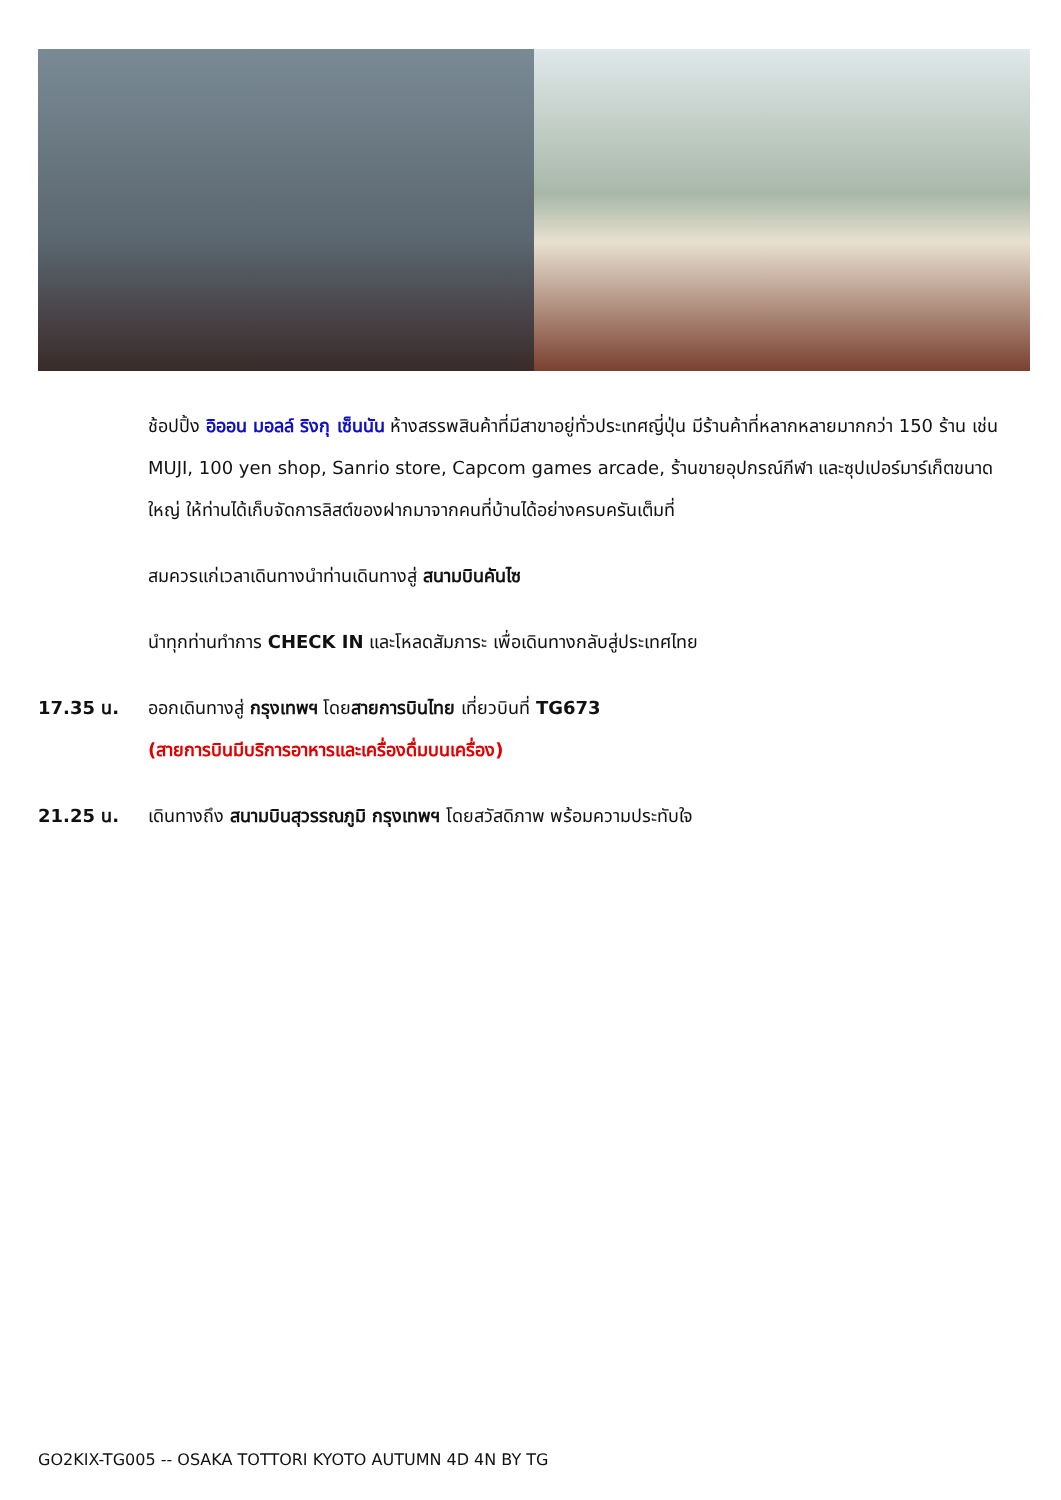ช้อปปิ้ง อิออน มอลล์ ริงกุ เซ็นนัน ห้างสรรพสินค้าที่มีสาขาอยู่ทั่วประเทศญี่ปุ่น มีร้านค้าที่หลากหลายมากกว่า 150 ร้าน เช่น MUJI, 100 yen shop, Sanrio store, Capcom games arcade, ร้านขายอุปกรณ์กีฬา และซุปเปอร์มาร์เก็ตขนาดใหญ่ ให้ท่านได้เก็บจัดการลิสต์ของฝากมาจากคนที่บ้านได้อย่างครบครันเต็มที่
สมควรแก่เวลาเดินทางนำท่านเดินทางสู่ สนามบินคันไซ
นำทุกท่านทำการ CHECK IN และโหลดสัมภาระ เพื่อเดินทางกลับสู่ประเทศไทย
17.35 น. ออกเดินทางสู่ กรุงเทพฯ โดยสายการบินไทย เที่ยวบินที่ TG673
(สายการบินมีบริการอาหารและเครื่องดื่มบนเครื่อง)
21.25 น. เดินทางถึง สนามบินสุวรรณภูมิ กรุงเทพฯ โดยสวัสดิภาพ พร้อมความประทับใจ
GO2KIX-TG005 -- OSAKA TOTTORI KYOTO AUTUMN 4D 4N BY TG